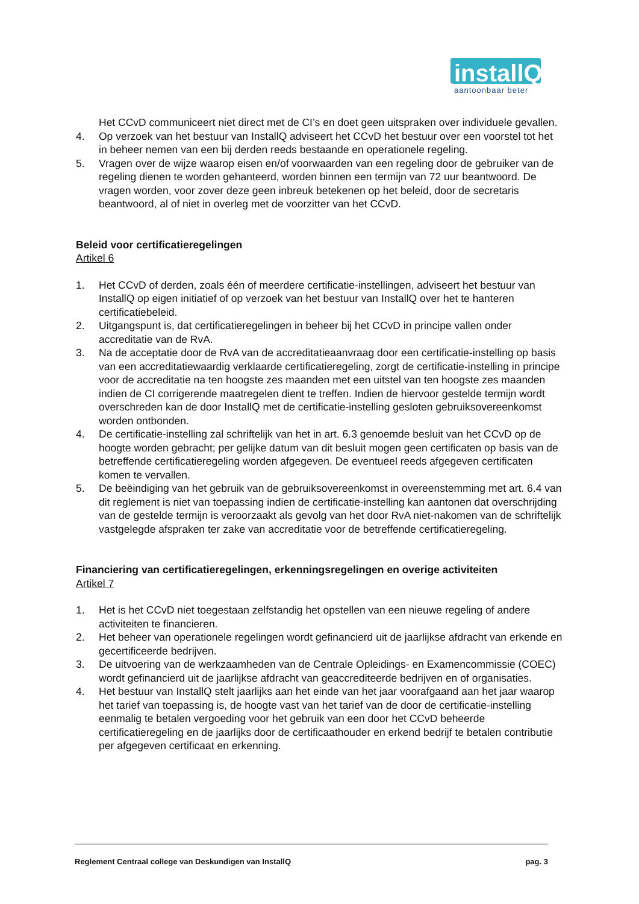installQ
aantoonbaar beter
Het CCvD communiceert niet direct met de CI’s en doet geen uitspraken over individuele gevallen.
4. Op verzoek van het bestuur van InstallQ adviseert het CCvD het bestuur over een voorstel tot het in beheer nemen van een bij derden reeds bestaande en operationele regeling.
5. Vragen over de wijze waarop eisen en/of voorwaarden van een regeling door de gebruiker van de regeling dienen te worden gehanteerd, worden binnen een termijn van 72 uur beantwoord. De vragen worden, voor zover deze geen inbreuk betekenen op het beleid, door de secretaris beantwoord, al of niet in overleg met de voorzitter van het CCvD.
Beleid voor certificatieregelingen
Artikel 6
1. Het CCvD of derden, zoals één of meerdere certificatie-instellingen, adviseert het bestuur van InstallQ op eigen initiatief of op verzoek van het bestuur van InstallQ over het te hanteren certificatiebeleid.
2. Uitgangspunt is, dat certificatieregelingen in beheer bij het CCvD in principe vallen onder accreditatie van de RvA.
3. Na de acceptatie door de RvA van de accreditatieaanvraag door een certificatie-instelling op basis van een accreditatiewaardig verklaarde certificatieregeling, zorgt de certificatie-instelling in principe voor de accreditatie na ten hoogste zes maanden met een uitstel van ten hoogste zes maanden indien de CI corrigerende maatregelen dient te treffen. Indien de hiervoor gestelde termijn wordt overschreden kan de door InstallQ met de certificatie-instelling gesloten gebruiksovereenkomst worden ontbonden.
4. De certificatie-instelling zal schriftelijk van het in art. 6.3 genoemde besluit van het CCvD op de hoogte worden gebracht; per gelijke datum van dit besluit mogen geen certificaten op basis van de betreffende certificatieregeling worden afgegeven. De eventueel reeds afgegeven certificaten komen te vervallen.
5. De beëindiging van het gebruik van de gebruiksovereenkomst in overeenstemming met art. 6.4 van dit reglement is niet van toepassing indien de certificatie-instelling kan aantonen dat overschrijding van de gestelde termijn is veroorzaakt als gevolg van het door RvA niet-nakomen van de schriftelijk vastgelegde afspraken ter zake van accreditatie voor de betreffende certificatieregeling.
Financiering van certificatieregelingen, erkenningsregelingen en overige activiteiten
Artikel 7
1. Het is het CCvD niet toegestaan zelfstandig het opstellen van een nieuwe regeling of andere activiteiten te financieren.
2. Het beheer van operationele regelingen wordt gefinancierd uit de jaarlijkse afdracht van erkende en gecertificeerde bedrijven.
3. De uitvoering van de werkzaamheden van de Centrale Opleidings- en Examencommissie (COEC) wordt gefinancierd uit de jaarlijkse afdracht van geaccrediteerde bedrijven en of organisaties.
4. Het bestuur van InstallQ stelt jaarlijks aan het einde van het jaar voorafgaand aan het jaar waarop het tarief van toepassing is, de hoogte vast van het tarief van de door de certificatie-instelling eenmalig te betalen vergoeding voor het gebruik van een door het CCvD beheerde certificatieregeling en de jaarlijks door de certificaathouder en erkend bedrijf te betalen contributie per afgegeven certificaat en erkenning.
Reglement Centraal college van Deskundigen van InstallQ pag. 3